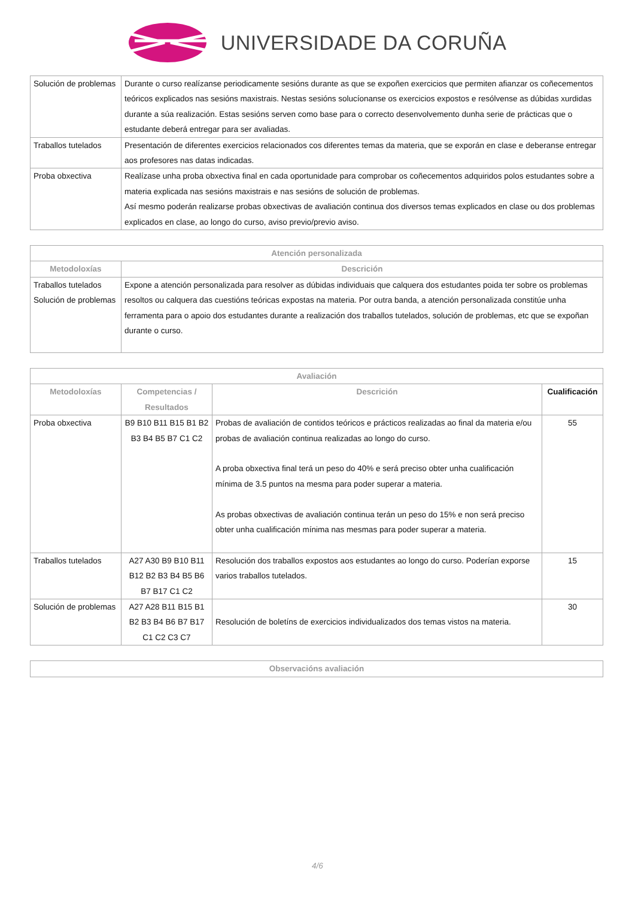UNIVERSIDADE DA CORUÑA
| Solución de problemas | Durante o curso realízanse periodicamente sesións durante as que se expoñen exercicios que permiten afianzar os coñecementos teóricos explicados nas sesións maxistrais. Nestas sesións solucíonanse os exercicios expostos e resólvense as dúbidas xurdidas durante a súa realización. Estas sesións serven como base para o correcto desenvolvemento dunha serie de prácticas que o estudante deberá entregar para ser avaliadas. |
| Traballos tutelados | Presentación de diferentes exercicios relacionados cos diferentes temas da materia, que se exporán en clase e deberanse entregar aos profesores nas datas indicadas. |
| Proba obxectiva | Realízase unha proba obxectiva final en cada oportunidade para comprobar os coñecementos adquiridos polos estudantes sobre a materia explicada nas sesións maxistrais e nas sesións de solución de problemas. Así mesmo poderán realizarse probas obxectivas de avaliación continua dos diversos temas explicados en clase ou dos problemas explicados en clase, ao longo do curso, aviso previo/previo aviso. |
| Atención personalizada | |
| --- | --- |
| Metodoloxías | Descrición |
| Traballos tutelados Solución de problemas | Expone a atención personalizada para resolver as dúbidas individuais que calquera dos estudantes poida ter sobre os problemas resoltos ou calquera das cuestións teóricas expostas na materia. Por outra banda, a atención personalizada constitúe unha ferramenta para o apoio dos estudantes durante a realización dos traballos tutelados, solución de problemas, etc que se expoñan durante o curso. |
| Avaliación | | | |
| --- | --- | --- | --- |
| Metodoloxías | Competencias / Resultados | Descrición | Cualificación |
| Proba obxectiva | B9 B10 B11 B15 B1 B2 B3 B4 B5 B7 C1 C2 | Probas de avaliación de contidos teóricos e prácticos realizadas ao final da materia e/ou probas de avaliación continua realizadas ao longo do curso. A proba obxectiva final terá un peso do 40% e será preciso obter unha cualificación mínima de 3.5 puntos na mesma para poder superar a materia. As probas obxectivas de avaliación continua terán un peso do 15% e non será preciso obter unha cualificación mínima nas mesmas para poder superar a materia. | 55 |
| Traballos tutelados | A27 A30 B9 B10 B11 B12 B2 B3 B4 B5 B6 B7 B17 C1 C2 | Resolución dos traballos expostos aos estudantes ao longo do curso. Poderían exporse varios traballos tutelados. | 15 |
| Solución de problemas | A27 A28 B11 B15 B1 B2 B3 B4 B6 B7 B17 C1 C2 C3 C7 | Resolución de boletíns de exercicios individualizados dos temas vistos na materia. | 30 |
| Observacións avaliación |
| --- |
4/6